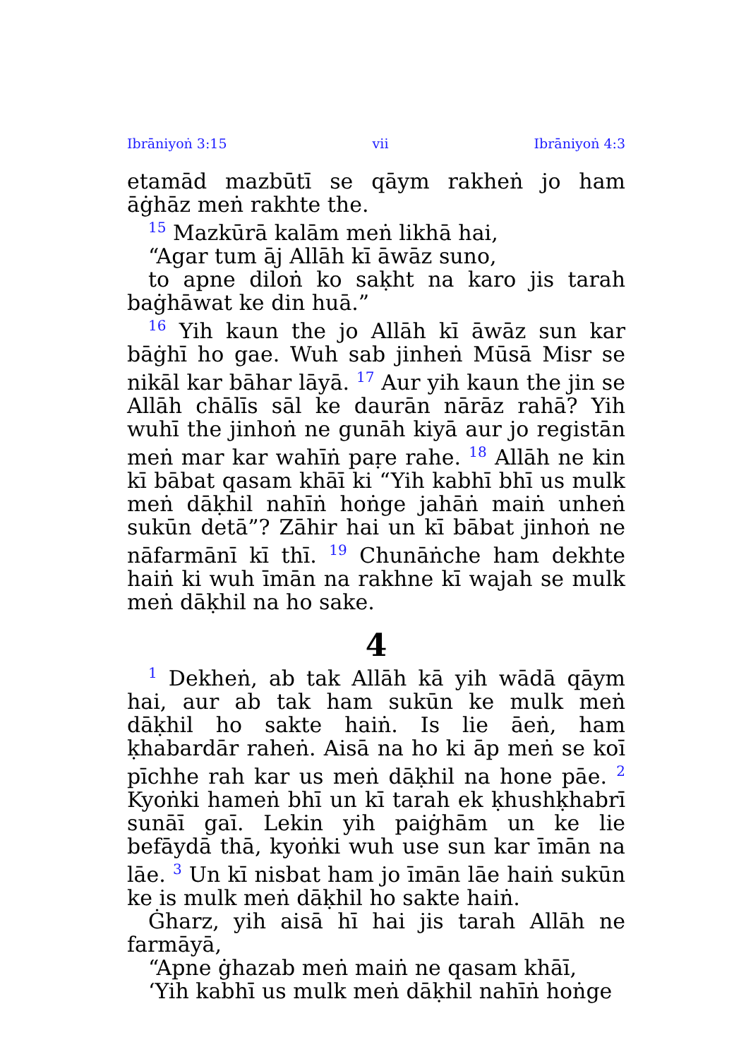Ibrāniyoṅ 3:15 vii Ibrāniyoṅ 4:3
etamād mazbūtī se qāym rakheṅ jo ham āġhāz meṅ rakhte the.
<sup>15</sup> Mazkūrā kalām meṅ likhā hai,
“Agar tum āj Allāh kī āwāz suno,
to apne diloṅ ko saḳht na karo jis tarah baġhāwat ke din huā.”
<sup>16</sup> Yih kaun the jo Allāh kī āwāz sun kar bāġhī ho gae. Wuh sab jinheṅ Mūsā Misr se nikāl kar bāhar lāyā. <sup>17</sup> Aur yih kaun the jin se Allāh chālīs sāl ke daurān nārāz rahā? Yih wuhī the jinhoṅ ne gunāh kiyā aur jo registān meṅ mar kar wahīṅ paṛe rahe. <sup>18</sup> Allāh ne kin kī bābat qasam khāī ki “Yih kabhī bhī us mulk meṅ dāḳhil nahīṅ hoṅge jahāṅ maiṅ unheṅ sukūn detā”? Zāhir hai un kī bābat jinhoṅ ne nāfarmānī kī thī. <sup>19</sup> Chunāṅche ham dekhte haiṅ ki wuh īmān na rakhne kī wajah se mulk meṅ dāḳhil na ho sake.
4
<sup>1</sup> Dekheṅ, ab tak Allāh kā yih wādā qāym hai, aur ab tak ham sukūn ke mulk meṅ dāḳhil ho sakte haiṅ. Is lie āeṅ, ham ḳhabardār raheṅ. Aisā na ho ki āp meṅ se koī pīchhe rah kar us meṅ dāḳhil na hone pāe. <sup>2</sup> Kyoṅki hameṅ bhī un kī tarah ek ḳhushḳhabrī sunāī gaī. Lekin yih paiġhām un ke lie befāydā thā, kyoṅki wuh use sun kar īmān na lāe. <sup>3</sup> Un kī nisbat ham jo īmān lāe haiṅ sukūn ke is mulk meṅ dāḳhil ho sakte haiṅ.
Ġharz, yih aisā hī hai jis tarah Allāh ne farmāyā,
“Apne ġhazab meṅ maiṅ ne qasam khāī,
‘Yih kabhī us mulk meṅ dāḳhil nahīṅ hoṅge